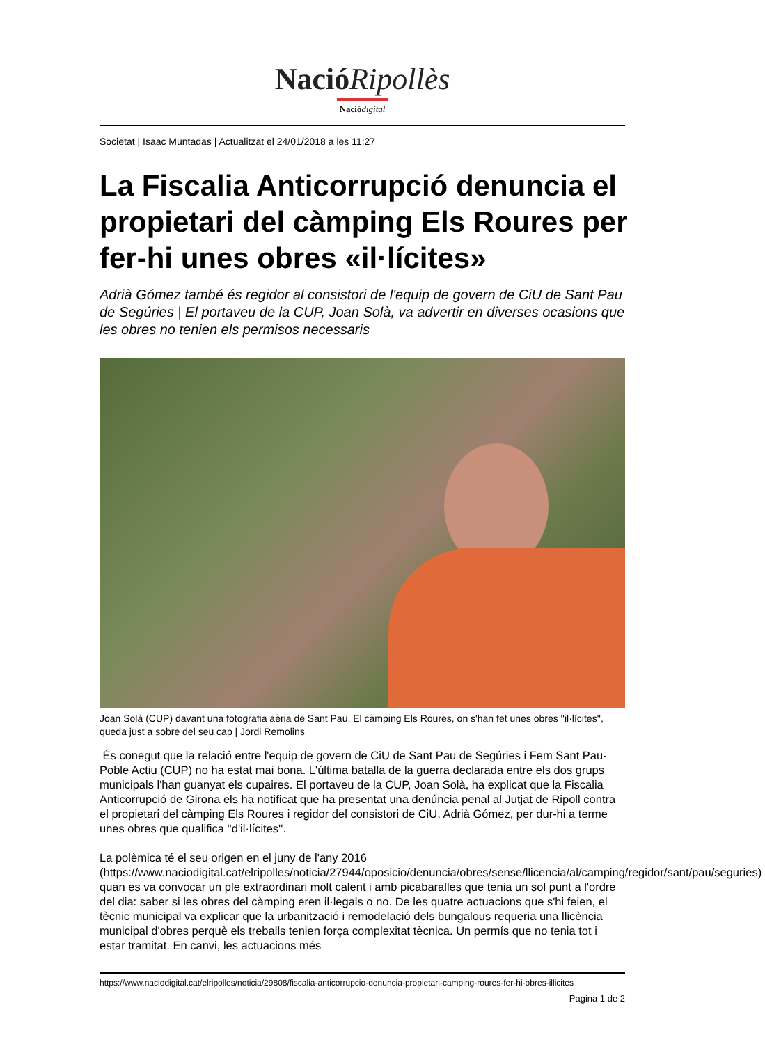NacióRipollès
Nació digital
Societat | Isaac Muntadas | Actualitzat el 24/01/2018 a les 11:27
La Fiscalia Anticorrupció denuncia el propietari del càmping Els Roures per fer-hi unes obres «il·lícites»
Adrià Gómez també és regidor al consistori de l'equip de govern de CiU de Sant Pau de Segúries | El portaveu de la CUP, Joan Solà, va advertir en diverses ocasions que les obres no tenien els permisos necessaris
Joan Solà (CUP) davant una fotografia aèria de Sant Pau. El càmping Els Roures, on s'han fet unes obres ''il·lícites'', queda just a sobre del seu cap | Jordi Remolins
És conegut que la relació entre l'equip de govern de CiU de Sant Pau de Segúries i Fem Sant Pau-Poble Actiu (CUP) no ha estat mai bona. L'última batalla de la guerra declarada entre els dos grups municipals l'han guanyat els cupaires. El portaveu de la CUP, Joan Solà, ha explicat que la Fiscalia Anticorrupció de Girona els ha notificat que ha presentat una denúncia penal al Jutjat de Ripoll contra el propietari del càmping Els Roures i regidor del consistori de CiU, Adrià Gómez, per dur-hi a terme unes obres que qualifica ''d'il·lícites''.
La polèmica té el seu origen en el juny de l'any 2016 (https://www.naciodigital.cat/elripolles/noticia/27944/oposicio/denuncia/obres/sense/llicencia/al/camping/regidor/sant/pau/seguries) quan es va convocar un ple extraordinari molt calent i amb picabaralles que tenia un sol punt a l'ordre del dia: saber si les obres del càmping eren il·legals o no. De les quatre actuacions que s'hi feien, el tècnic municipal va explicar que la urbanització i remodelació dels bungalous requeria una llicència municipal d'obres perquè els treballs tenien força complexitat tècnica. Un permís que no tenia tot i estar tramitat. En canvi, les actuacions més
https://www.naciodigital.cat/elripolles/noticia/29808/fiscalia-anticorrupcio-denuncia-propietari-camping-roures-fer-hi-obres-illicites
Pagina 1 de 2